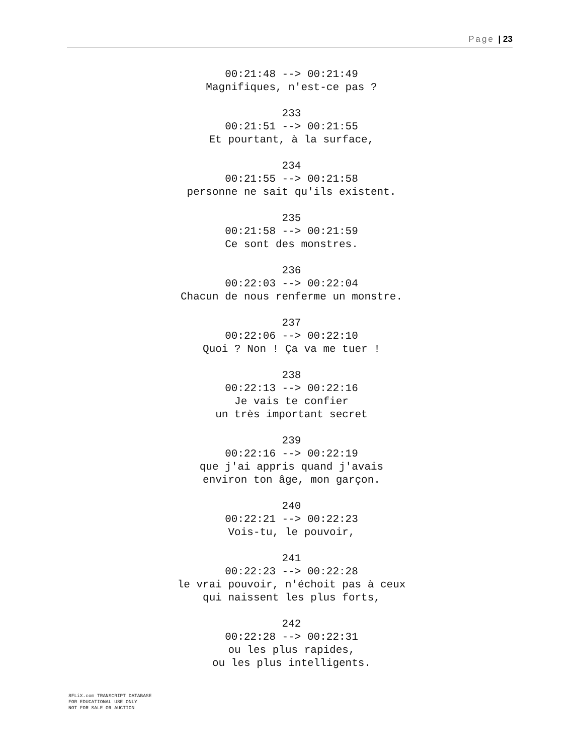Page | 23
00:21:48 --> 00:21:49
Magnifiques, n'est-ce pas ?
233
00:21:51 --> 00:21:55
Et pourtant, à la surface,
234
00:21:55 --> 00:21:58
personne ne sait qu'ils existent.
235
00:21:58 --> 00:21:59
Ce sont des monstres.
236
00:22:03 --> 00:22:04
Chacun de nous renferme un monstre.
237
00:22:06 --> 00:22:10
Quoi ? Non ! Ça va me tuer !
238
00:22:13 --> 00:22:16
Je vais te confier
un très important secret
239
00:22:16 --> 00:22:19
que j'ai appris quand j'avais
environ ton âge, mon garçon.
240
00:22:21 --> 00:22:23
Vois-tu, le pouvoir,
241
00:22:23 --> 00:22:28
le vrai pouvoir, n'échoit pas à ceux
qui naissent les plus forts,
242
00:22:28 --> 00:22:31
ou les plus rapides,
ou les plus intelligents.
8FLiX.com TRANSCRIPT DATABASE
FOR EDUCATIONAL USE ONLY
NOT FOR SALE OR AUCTION